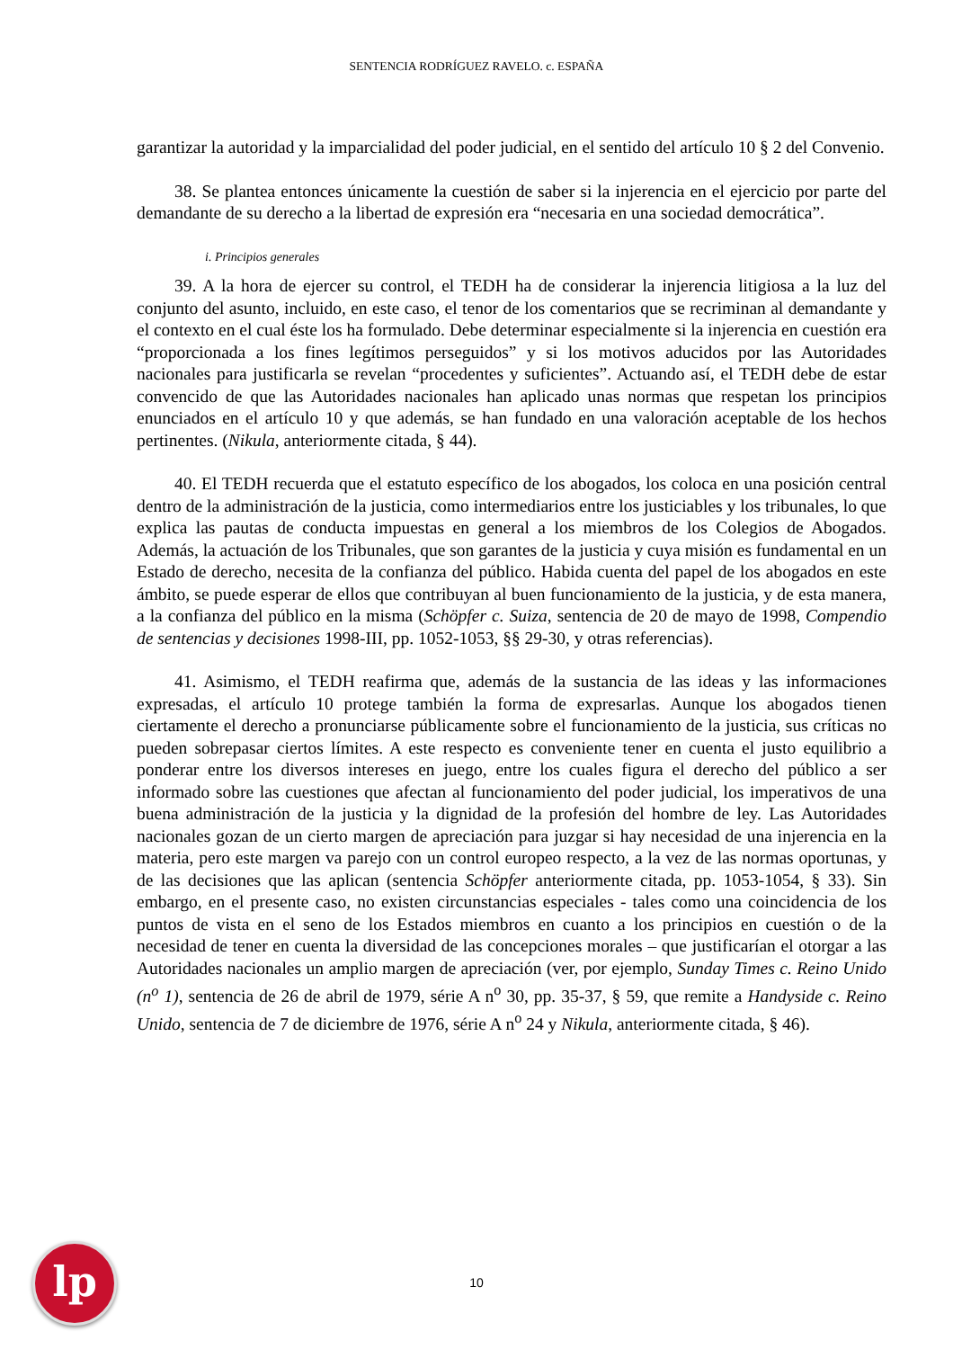SENTENCIA RODRÍGUEZ RAVELO. c. ESPAÑA
garantizar la autoridad y la imparcialidad del poder judicial, en el sentido del artículo 10 § 2 del Convenio.
38. Se plantea entonces únicamente la cuestión de saber si la injerencia en el ejercicio por parte del demandante de su derecho a la libertad de expresión era “necesaria en una sociedad democrática”.
i. Principios generales
39. A la hora de ejercer su control, el TEDH ha de considerar la injerencia litigiosa a la luz del conjunto del asunto, incluido, en este caso, el tenor de los comentarios que se recriminan al demandante y el contexto en el cual éste los ha formulado. Debe determinar especialmente si la injerencia en cuestión era “proporcionada a los fines legítimos perseguidos” y si los motivos aducidos por las Autoridades nacionales para justificarla se revelan “procedentes y suficientes”. Actuando así, el TEDH debe de estar convencido de que las Autoridades nacionales han aplicado unas normas que respetan los principios enunciados en el artículo 10 y que además, se han fundado en una valoración aceptable de los hechos pertinentes. (Nikula, anteriormente citada, § 44).
40. El TEDH recuerda que el estatuto específico de los abogados, los coloca en una posición central dentro de la administración de la justicia, como intermediarios entre los justiciables y los tribunales, lo que explica las pautas de conducta impuestas en general a los miembros de los Colegios de Abogados. Además, la actuación de los Tribunales, que son garantes de la justicia y cuya misión es fundamental en un Estado de derecho, necesita de la confianza del público. Habida cuenta del papel de los abogados en este ámbito, se puede esperar de ellos que contribuyan al buen funcionamiento de la justicia, y de esta manera, a la confianza del público en la misma (Schöpfer c. Suiza, sentencia de 20 de mayo de 1998, Compendio de sentencias y decisiones 1998-III, pp. 1052-1053, §§ 29-30, y otras referencias).
41. Asimismo, el TEDH reafirma que, además de la sustancia de las ideas y las informaciones expresadas, el artículo 10 protege también la forma de expresarlas. Aunque los abogados tienen ciertamente el derecho a pronunciarse públicamente sobre el funcionamiento de la justicia, sus críticas no pueden sobrepasar ciertos límites. A este respecto es conveniente tener en cuenta el justo equilibrio a ponderar entre los diversos intereses en juego, entre los cuales figura el derecho del público a ser informado sobre las cuestiones que afectan al funcionamiento del poder judicial, los imperativos de una buena administración de la justicia y la dignidad de la profesión del hombre de ley. Las Autoridades nacionales gozan de un cierto margen de apreciación para juzgar si hay necesidad de una injerencia en la materia, pero este margen va parejo con un control europeo respecto, a la vez de las normas oportunas, y de las decisiones que las aplican (sentencia Schöpfer anteriormente citada, pp. 1053-1054, § 33). Sin embargo, en el presente caso, no existen circunstancias especiales - tales como una coincidencia de los puntos de vista en el seno de los Estados miembros en cuanto a los principios en cuestión o de la necesidad de tener en cuenta la diversidad de las concepciones morales – que justificarían el otorgar a las Autoridades nacionales un amplio margen de apreciación (ver, por ejemplo, Sunday Times c. Reino Unido (n<sup>o</sup> 1), sentencia de 26 de abril de 1979, série A n<sup>o</sup> 30, pp. 35-37, § 59, que remite a Handyside c. Reino Unido, sentencia de 7 de diciembre de 1976, série A n<sup>o</sup> 24 y Nikula, anteriormente citada, § 46).
lp
10